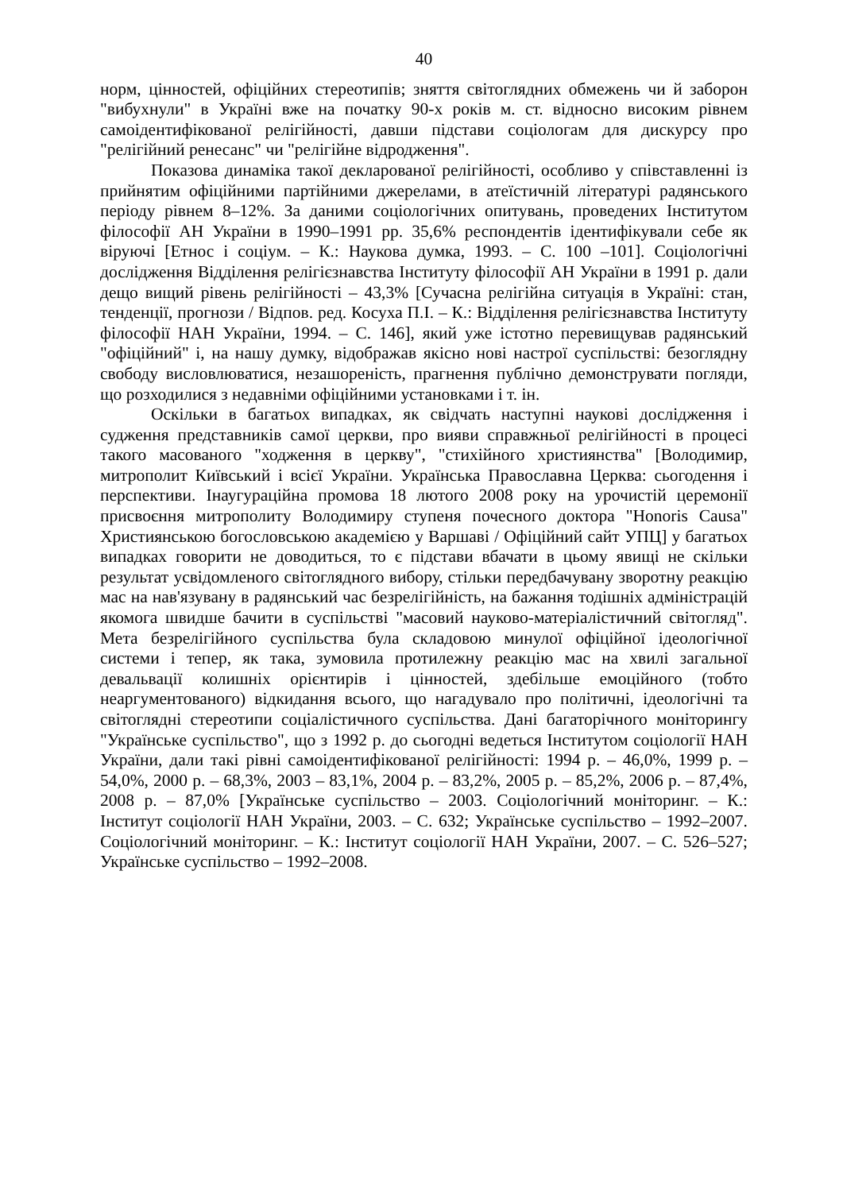40
норм, цінностей, офіційних стереотипів; зняття світоглядних обмежень чи й заборон "вибухнули" в Україні вже на початку 90-х років м. ст. відносно високим рівнем самоідентифікованої релігійності, давши підстави соціологам для дискурсу про "релігійний ренесанс" чи "релігійне відродження".
Показова динаміка такої декларованої релігійності, особливо у співставленні із прийнятим офіційними партійними джерелами, в атеїстичній літературі радянського періоду рівнем 8–12%. За даними соціологічних опитувань, проведених Інститутом філософії АН України в 1990–1991 рр. 35,6% респондентів ідентифікували себе як віруючі [Етнос і соціум. – К.: Наукова думка, 1993. – С. 100 –101]. Соціологічні дослідження Відділення релігієзнавства Інституту філософії АН України в 1991 р. дали дещо вищий рівень релігійності – 43,3% [Сучасна релігійна ситуація в Україні: стан, тенденції, прогнози / Відпов. ред. Косуха П.І. – К.: Відділення релігієзнавства Інституту філософії НАН України, 1994. – С. 146], який уже істотно перевищував радянський "офіційний" і, на нашу думку, відображав якісно нові настрої суспільстві: безоглядну свободу висловлюватися, незашореність, прагнення публічно демонструвати погляди, що розходилися з недавніми офіційними установками і т. ін.
Оскільки в багатьох випадках, як свідчать наступні наукові дослідження і судження представників самої церкви, про вияви справжньої релігійності в процесі такого масованого "ходження в церкву", "стихійного християнства" [Володимир, митрополит Київський і всієї України. Українська Православна Церква: сьогодення і перспективи. Інаугураційна промова 18 лютого 2008 року на урочистій церемонії присвоєння митрополиту Володимиру ступеня почесного доктора "Honoris Causa" Християнською богословською академією у Варшаві / Офіційний сайт УПЦ] у багатьох випадках говорити не доводиться, то є підстави вбачати в цьому явищі не скільки результат усвідомленого світоглядного вибору, стільки передбачувану зворотну реакцію мас на нав'язувану в радянський час безрелігійність, на бажання тодішніх адміністрацій якомога швидше бачити в суспільстві "масовий науково-матеріалістичний світогляд". Мета безрелігійного суспільства була складовою минулої офіційної ідеологічної системи і тепер, як така, зумовила протилежну реакцію мас на хвилі загальної девальвації колишніх орієнтирів і цінностей, здебільше емоційного (тобто неаргументованого) відкидання всього, що нагадувало про політичні, ідеологічні та світоглядні стереотипи соціалістичного суспільства. Дані багаторічного моніторингу "Українське суспільство", що з 1992 р. до сьогодні ведеться Інститутом соціології НАН України, дали такі рівні самоідентифікованої релігійності: 1994 р. – 46,0%, 1999 р. – 54,0%, 2000 р. – 68,3%, 2003 – 83,1%, 2004 р. – 83,2%, 2005 р. – 85,2%, 2006 р. – 87,4%, 2008 р. – 87,0% [Українське суспільство – 2003. Соціологічний моніторинг. – К.: Інститут соціології НАН України, 2003. – С. 632; Українське суспільство – 1992–2007. Соціологічний моніторинг. – К.: Інститут соціології НАН України, 2007. – С. 526–527; Українське суспільство – 1992–2008.